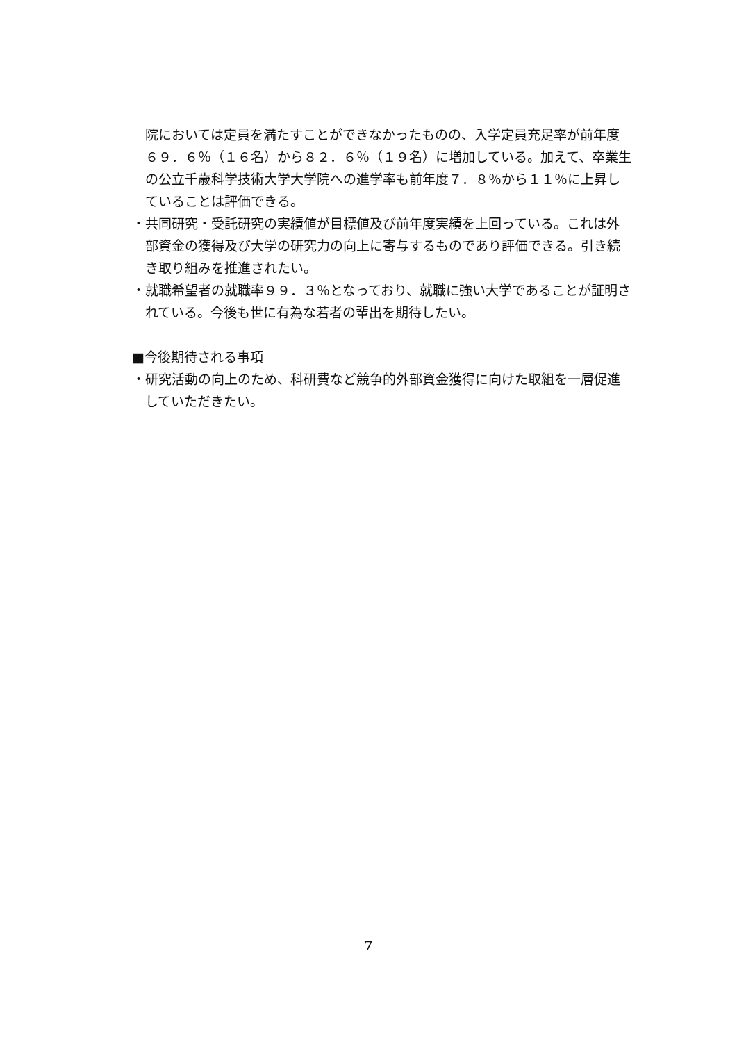院においては定員を満たすことができなかったものの、入学定員充足率が前年度６９．６％（１６名）から８２．６％（１９名）に増加している。加えて、卒業生の公立千歳科学技術大学大学院への進学率も前年度７．８％から１１％に上昇していることは評価できる。
・共同研究・受託研究の実績値が目標値及び前年度実績を上回っている。これは外部資金の獲得及び大学の研究力の向上に寄与するものであり評価できる。引き続き取り組みを推進されたい。
・就職希望者の就職率９９．３％となっており、就職に強い大学であることが証明されている。今後も世に有為な若者の輩出を期待したい。
■今後期待される事項
・研究活動の向上のため、科研費など競争的外部資金獲得に向けた取組を一層促進していただきたい。
7